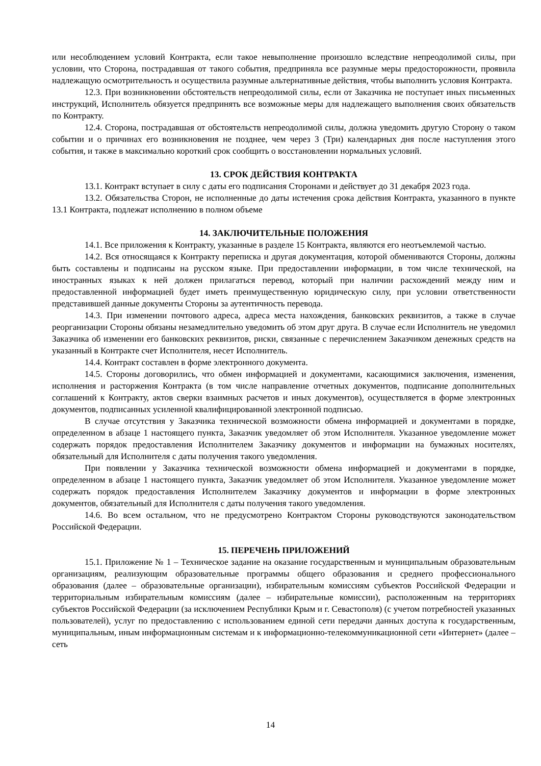или несоблюдением условий Контракта, если такое невыполнение произошло вследствие непреодолимой силы, при условии, что Сторона, пострадавшая от такого события, предприняла все разумные меры предосторожности, проявила надлежащую осмотрительность и осуществила разумные альтернативные действия, чтобы выполнить условия Контракта.
12.3. При возникновении обстоятельств непреодолимой силы, если от Заказчика не поступает иных письменных инструкций, Исполнитель обязуется предпринять все возможные меры для надлежащего выполнения своих обязательств по Контракту.
12.4. Сторона, пострадавшая от обстоятельств непреодолимой силы, должна уведомить другую Сторону о таком событии и о причинах его возникновения не позднее, чем через 3 (Три) календарных дня после наступления этого события, и также в максимально короткий срок сообщить о восстановлении нормальных условий.
13. СРОК ДЕЙСТВИЯ КОНТРАКТА
13.1. Контракт вступает в силу с даты его подписания Сторонами и действует до 31 декабря 2023 года.
13.2. Обязательства Сторон, не исполненные до даты истечения срока действия Контракта, указанного в пункте 13.1 Контракта, подлежат исполнению в полном объеме
14. ЗАКЛЮЧИТЕЛЬНЫЕ ПОЛОЖЕНИЯ
14.1. Все приложения к Контракту, указанные в разделе 15 Контракта, являются его неотъемлемой частью.
14.2. Вся относящаяся к Контракту переписка и другая документация, которой обмениваются Стороны, должны быть составлены и подписаны на русском языке. При предоставлении информации, в том числе технической, на иностранных языках к ней должен прилагаться перевод, который при наличии расхождений между ним и предоставленной информацией будет иметь преимущественную юридическую силу, при условии ответственности представившей данные документы Стороны за аутентичность перевода.
14.3. При изменении почтового адреса, адреса места нахождения, банковских реквизитов, а также в случае реорганизации Стороны обязаны незамедлительно уведомить об этом друг друга. В случае если Исполнитель не уведомил Заказчика об изменении его банковских реквизитов, риски, связанные с перечислением Заказчиком денежных средств на указанный в Контракте счет Исполнителя, несет Исполнитель.
14.4. Контракт составлен в форме электронного документа.
14.5. Стороны договорились, что обмен информацией и документами, касающимися заключения, изменения, исполнения и расторжения Контракта (в том числе направление отчетных документов, подписание дополнительных соглашений к Контракту, актов сверки взаимных расчетов и иных документов), осуществляется в форме электронных документов, подписанных усиленной квалифицированной электронной подписью.
В случае отсутствия у Заказчика технической возможности обмена информацией и документами в порядке, определенном в абзаце 1 настоящего пункта, Заказчик уведомляет об этом Исполнителя. Указанное уведомление может содержать порядок предоставления Исполнителем Заказчику документов и информации на бумажных носителях, обязательный для Исполнителя с даты получения такого уведомления.
При появлении у Заказчика технической возможности обмена информацией и документами в порядке, определенном в абзаце 1 настоящего пункта, Заказчик уведомляет об этом Исполнителя. Указанное уведомление может содержать порядок предоставления Исполнителем Заказчику документов и информации в форме электронных документов, обязательный для Исполнителя с даты получения такого уведомления.
14.6. Во всем остальном, что не предусмотрено Контрактом Стороны руководствуются законодательством Российской Федерации.
15. ПЕРЕЧЕНЬ ПРИЛОЖЕНИЙ
15.1. Приложение № 1 – Техническое задание на оказание государственным и муниципальным образовательным организациям, реализующим образовательные программы общего образования и среднего профессионального образования (далее – образовательные организации), избирательным комиссиям субъектов Российской Федерации и территориальным избирательным комиссиям (далее – избирательные комиссии), расположенным на территориях субъектов Российской Федерации (за исключением Республики Крым и г. Севастополя) (с учетом потребностей указанных пользователей), услуг по предоставлению с использованием единой сети передачи данных доступа к государственным, муниципальным, иным информационным системам и к информационно-телекоммуникационной сети «Интернет» (далее – сеть
14